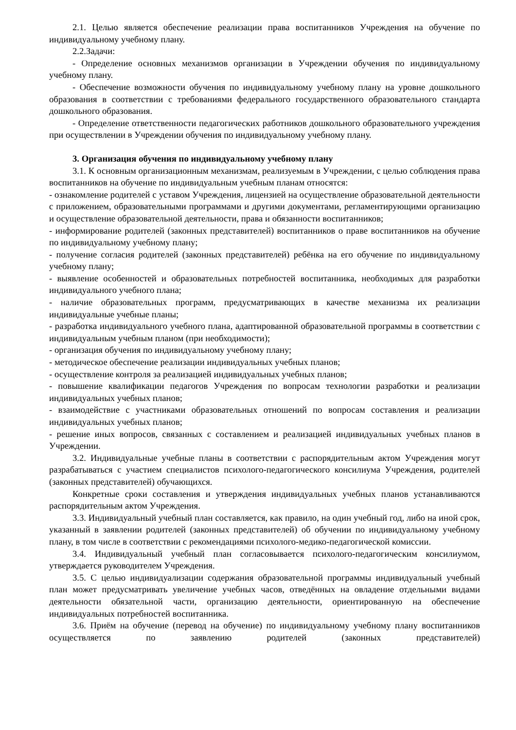2.1. Целью является обеспечение реализации права воспитанников Учреждения на обучение по индивидуальному учебному плану.
2.2.Задачи:
- Определение основных механизмов организации в Учреждении обучения по индивидуальному учебному плану.
- Обеспечение возможности обучения по индивидуальному учебному плану на уровне дошкольного образования в соответствии с требованиями федерального государственного образовательного стандарта дошкольного образования.
- Определение ответственности педагогических работников дошкольного образовательного учреждения при осуществлении в Учреждении обучения по индивидуальному учебному плану.
3. Организация обучения по индивидуальному учебному плану
3.1. К основным организационным механизмам, реализуемым в Учреждении, с целью соблюдения права воспитанников на обучение по индивидуальным учебным планам относятся:
- ознакомление родителей с уставом Учреждения, лицензией на осуществление образовательной деятельности с приложением, образовательными программами и другими документами, регламентирующими организацию и осуществление образовательной деятельности, права и обязанности воспитанников;
- информирование родителей (законных представителей) воспитанников о праве воспитанников на обучение по индивидуальному учебному плану;
- получение согласия родителей (законных представителей) ребёнка на его обучение по индивидуальному учебному плану;
- выявление особенностей и образовательных потребностей воспитанника, необходимых для разработки индивидуального учебного плана;
- наличие образовательных программ, предусматривающих в качестве механизма их реализации индивидуальные учебные планы;
- разработка индивидуального учебного плана, адаптированной образовательной программы в соответствии с индивидуальным учебным планом (при необходимости);
- организация обучения по индивидуальному учебному плану;
- методическое обеспечение реализации индивидуальных учебных планов;
- осуществление контроля за реализацией индивидуальных учебных планов;
- повышение квалификации педагогов Учреждения по вопросам технологии разработки и реализации индивидуальных учебных планов;
- взаимодействие с участниками образовательных отношений по вопросам составления и реализации индивидуальных учебных планов;
- решение иных вопросов, связанных с составлением и реализацией индивидуальных учебных планов в Учреждении.
3.2. Индивидуальные учебные планы в соответствии с распорядительным актом Учреждения могут разрабатываться с участием специалистов психолого-педагогического консилиума Учреждения, родителей (законных представителей) обучающихся.
Конкретные сроки составления и утверждения индивидуальных учебных планов устанавливаются распорядительным актом Учреждения.
3.3. Индивидуальный учебный план составляется, как правило, на один учебный год, либо на иной срок, указанный в заявлении родителей (законных представителей) об обучении по индивидуальному учебному плану, в том числе в соответствии с рекомендациями психолого-медико-педагогической комиссии.
3.4. Индивидуальный учебный план согласовывается психолого-педагогическим консилиумом, утверждается руководителем Учреждения.
3.5. С целью индивидуализации содержания образовательной программы индивидуальный учебный план может предусматривать увеличение учебных часов, отведённых на овладение отдельными видами деятельности обязательной части, организацию деятельности, ориентированную на обеспечение индивидуальных потребностей воспитанника.
3.6. Приём на обучение (перевод на обучение) по индивидуальному учебному плану воспитанников осуществляется по заявлению родителей (законных представителей)